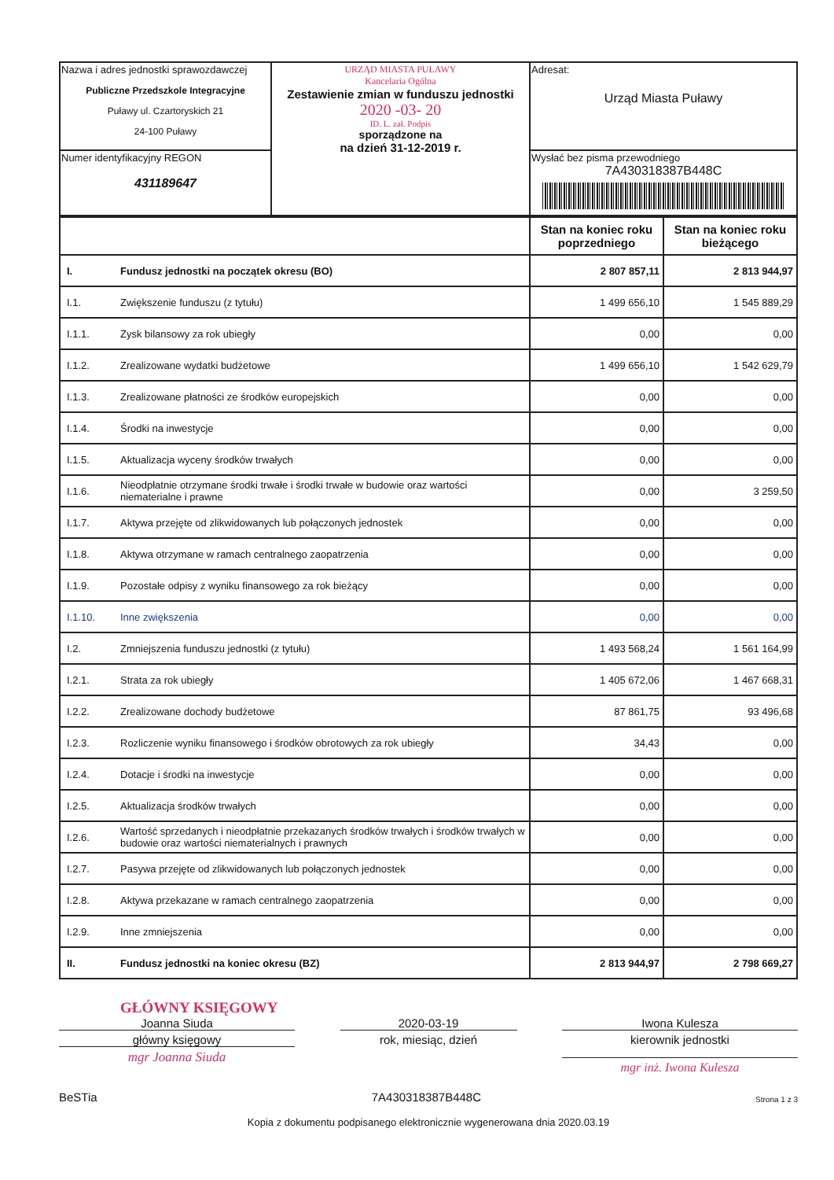| Nazwa i adres jednostki sprawozdawczej Publiczne Przedszkole Integracyjne Puławy ul. Czartoryskich 21 24-100 Puławy | URZĄD MIASTA PUŁAWY Kancelaria Ogólna Zestawienie zmian w funduszu jednostki 2020 -03- 20 ID. L. zał. Podpis sporządzone na na dzień 31-12-2019 r. | Adresat: Urząd Miasta Puławy |
| Numer identyfikacyjny REGON 431189647 | | Wysłać bez pisma przewodniego 7A430318387B448C |
| | | Stan na koniec roku poprzedniego | Stan na koniec roku bieżącego |
| I. | Fundusz jednostki na początek okresu (BO) | 2 807 857,11 | 2 813 944,97 |
| I.1. | Zwiększenie funduszu (z tytułu) | 1 499 656,10 | 1 545 889,29 |
| I.1.1. | Zysk bilansowy za rok ubiegły | 0,00 | 0,00 |
| I.1.2. | Zrealizowane wydatki budżetowe | 1 499 656,10 | 1 542 629,79 |
| I.1.3. | Zrealizowane płatności ze środków europejskich | 0,00 | 0,00 |
| I.1.4. | Środki na inwestycje | 0,00 | 0,00 |
| I.1.5. | Aktualizacja wyceny środków trwałych | 0,00 | 0,00 |
| I.1.6. | Nieodpłatnie otrzymane środki trwałe i środki trwałe w budowie oraz wartości niematerialne i prawne | 0,00 | 3 259,50 |
| I.1.7. | Aktywa przejęte od zlikwidowanych lub połączonych jednostek | 0,00 | 0,00 |
| I.1.8. | Aktywa otrzymane w ramach centralnego zaopatrzenia | 0,00 | 0,00 |
| I.1.9. | Pozostałe odpisy z wyniku finansowego za rok bieżący | 0,00 | 0,00 |
| I.1.10. | Inne zwiększenia | 0,00 | 0,00 |
| I.2. | Zmniejszenia funduszu jednostki (z tytułu) | 1 493 568,24 | 1 561 164,99 |
| I.2.1. | Strata za rok ubiegły | 1 405 672,06 | 1 467 668,31 |
| I.2.2. | Zrealizowane dochody budżetowe | 87 861,75 | 93 496,68 |
| I.2.3. | Rozliczenie wyniku finansowego i środków obrotowych za rok ubiegły | 34,43 | 0,00 |
| I.2.4. | Dotacje i środki na inwestycje | 0,00 | 0,00 |
| I.2.5. | Aktualizacja środków trwałych | 0,00 | 0,00 |
| I.2.6. | Wartość sprzedanych i nieodpłatnie przekazanych środków trwałych i środków trwałych w budowie oraz wartości niematerialnych i prawnych | 0,00 | 0,00 |
| I.2.7. | Pasywa przejęte od zlikwidowanych lub połączonych jednostek | 0,00 | 0,00 |
| I.2.8. | Aktywa przekazane w ramach centralnego zaopatrzenia | 0,00 | 0,00 |
| I.2.9. | Inne zmniejszenia | 0,00 | 0,00 |
| II. | Fundusz jednostki na koniec okresu (BZ) | 2 813 944,97 | 2 798 669,27 |
GŁÓWNY KSIĘGOWY
Joanna Siuda
główny księgowy
mgr Joanna Siuda
2020-03-19
rok, miesiąc, dzień
Iwona Kulesza
kierownik jednostki
mgr inż. Iwona Kulesza
BeSTia 7A430318387B448C Strona 1 z 3
Kopia z dokumentu podpisanego elektronicznie wygenerowana dnia 2020.03.19